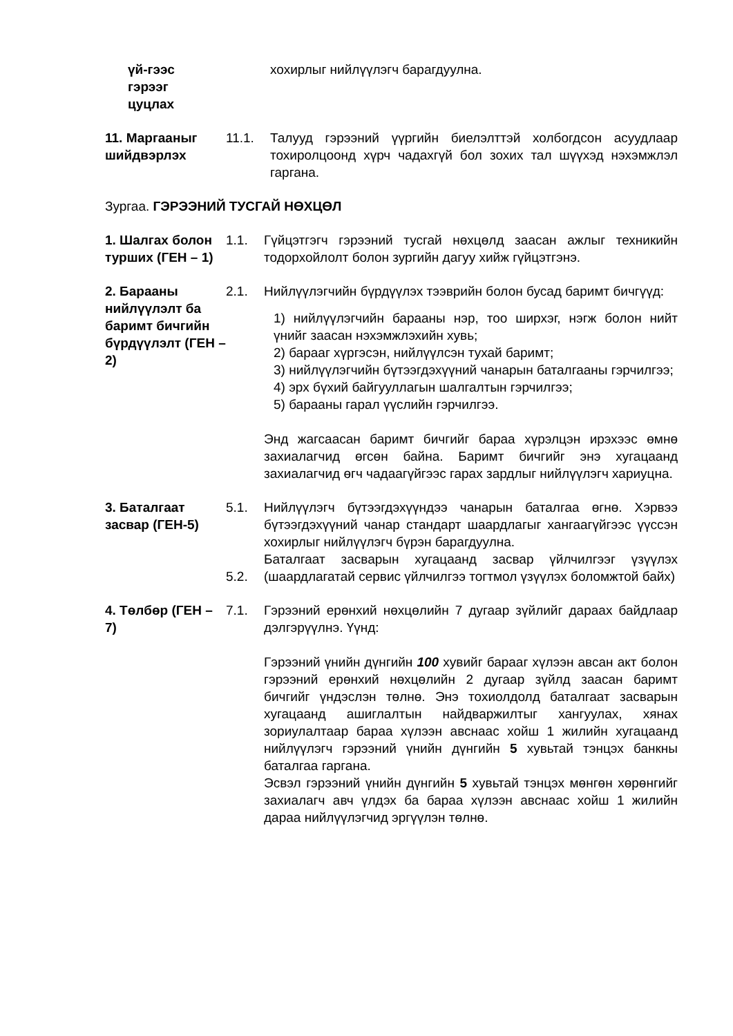үй-гээс
гэрээг
цуцлах
хохирлыг нийлүүлэгч барагдуулна.
11. Маргааныг шийдвэрлэх
11.1. Талууд гэрээний үүргийн биелэлттэй холбогдсон асуудлаар тохиролцоонд хүрч чадахгүй бол зохих тал шүүхэд нэхэмжлэл гаргана.
Зургаа. ГЭРЭЭНИЙ ТУСГАЙ НӨХЦӨЛ
1. Шалгах болон турших (ГЕН – 1)
1.1. Гүйцэтгэгч гэрээний тусгай нөхцөлд заасан ажлыг техникийн тодорхойлолт болон зургийн дагуу хийж гүйцэтгэнэ.
2. Барааны нийлүүлэлт ба баримт бичгийн бүрдүүлэлт (ГЕН – 2)
2.1. Нийлүүлэгчийн бүрдүүлэх тээврийн болон бусад баримт бичгүүд:
1) нийлүүлэгчийн барааны нэр, тоо ширхэг, нэгж болон нийт үнийг заасан нэхэмжлэхийн хувь;
2) барааг хүргэсэн, нийлүүлсэн тухай баримт;
3) нийлүүлэгчийн бүтээгдэхүүний чанарын баталгааны гэрчилгээ;
4) эрх бүхий байгууллагын шалгалтын гэрчилгээ;
5) барааны гарал үүслийн гэрчилгээ.
Энд жагсаасан баримт бичгийг бараа хүрэлцэн ирэхээс өмнө захиалагчид өгсөн байна. Баримт бичгийг энэ хугацаанд захиалагчид өгч чадаагүйгээс гарах зардлыг нийлүүлэгч хариуцна.
3. Баталгаат засвар (ГЕН-5)
5.1.
5.2.
Нийлүүлэгч бүтээгдэхүүндээ чанарын баталгаа өгнө. Хэрвээ бүтээгдэхүүний чанар стандарт шаардлагыг хангаагүйгээс үүссэн хохирлыг нийлүүлэгч бүрэн барагдуулна.
Баталгаат засварын хугацаанд засвар үйлчилгээг үзүүлэх (шаардлагатай сервис үйлчилгээ тогтмол үзүүлэх боломжтой байх)
4. Төлбөр (ГЕН – 7)
7.1. Гэрээний ерөнхий нөхцөлийн 7 дугаар зүйлийг дараах байдлаар дэлгэрүүлнэ. Үүнд:
Гэрээний үнийн дүнгийн 100 хувийг барааг хүлээн авсан акт болон гэрээний ерөнхий нөхцөлийн 2 дугаар зүйлд заасан баримт бичгийг үндэслэн төлнө. Энэ тохиолдолд баталгаат засварын хугацаанд ашиглалтын найдваржилтыг хангуулах, хянах зориулалтаар бараа хүлээн авснаас хойш 1 жилийн хугацаанд нийлүүлэгч гэрээний үнийн дүнгийн 5 хувьтай тэнцэх банкны баталгаа гаргана.
Эсвэл гэрээний үнийн дүнгийн 5 хувьтай тэнцэх мөнгөн хөрөнгийг захиалагч авч үлдэх ба бараа хүлээн авснаас хойш 1 жилийн дараа нийлүүлэгчид эргүүлэн төлнө.